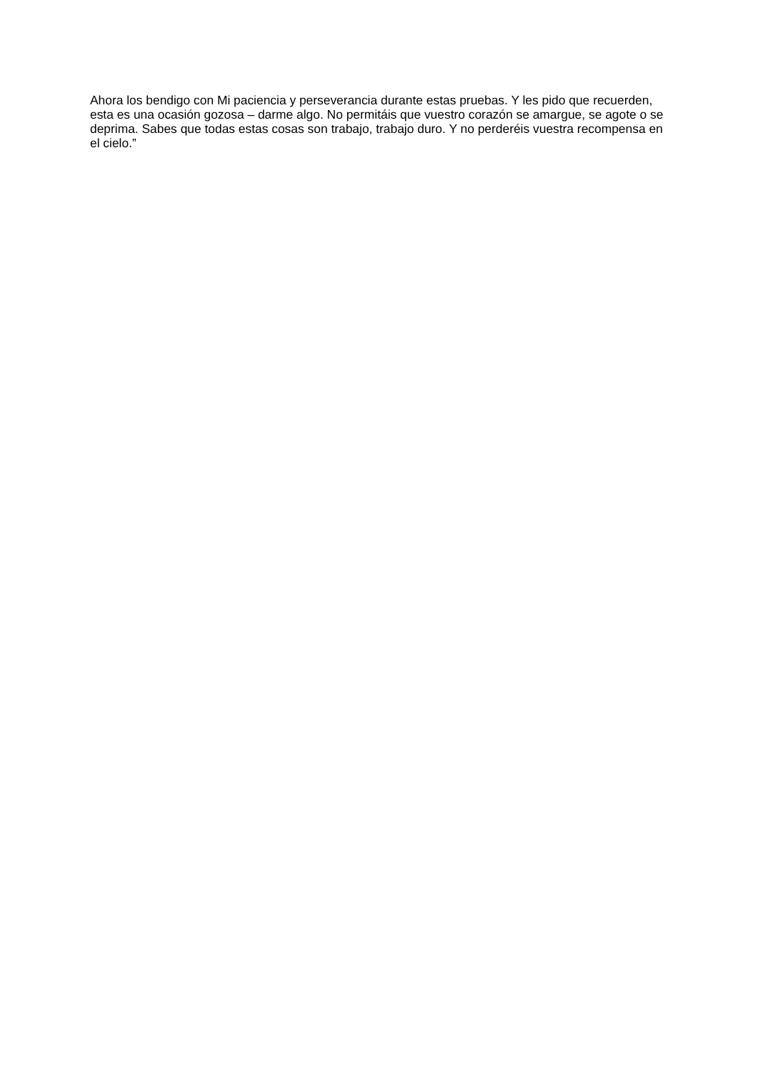Ahora los bendigo con Mi paciencia y perseverancia durante estas pruebas. Y les pido que recuerden, esta es una ocasión gozosa – darme algo. No permitáis que vuestro corazón se amargue, se agote o se deprima. Sabes que todas estas cosas son trabajo, trabajo duro. Y no perderéis vuestra recompensa en el cielo.”